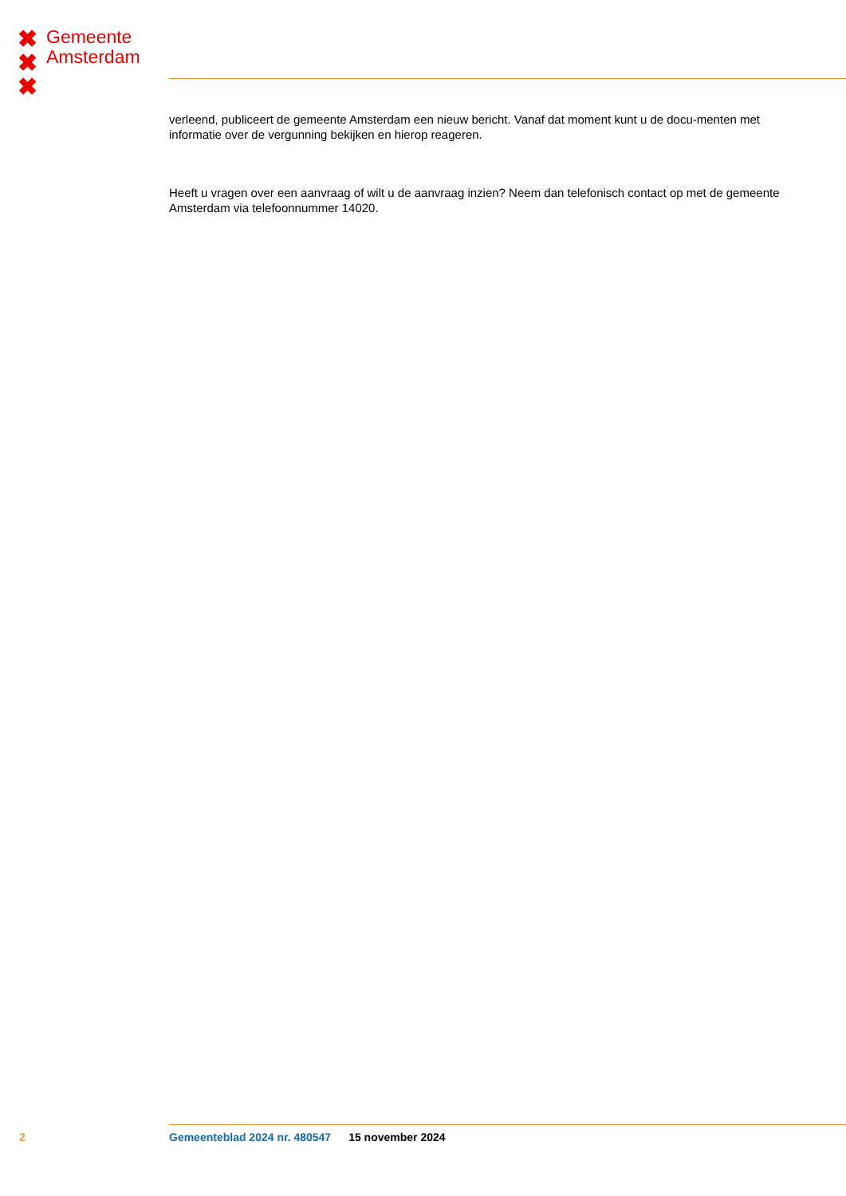✖
✖
✖
Gemeente
Amsterdam
verleend, publiceert de gemeente Amsterdam een nieuw bericht. Vanaf dat moment kunt u de docu-menten met informatie over de vergunning bekijken en hierop reageren.
Heeft u vragen over een aanvraag of wilt u de aanvraag inzien? Neem dan telefonisch contact op met de gemeente Amsterdam via telefoonnummer 14020.
2 Gemeenteblad 2024 nr. 480547 15 november 2024